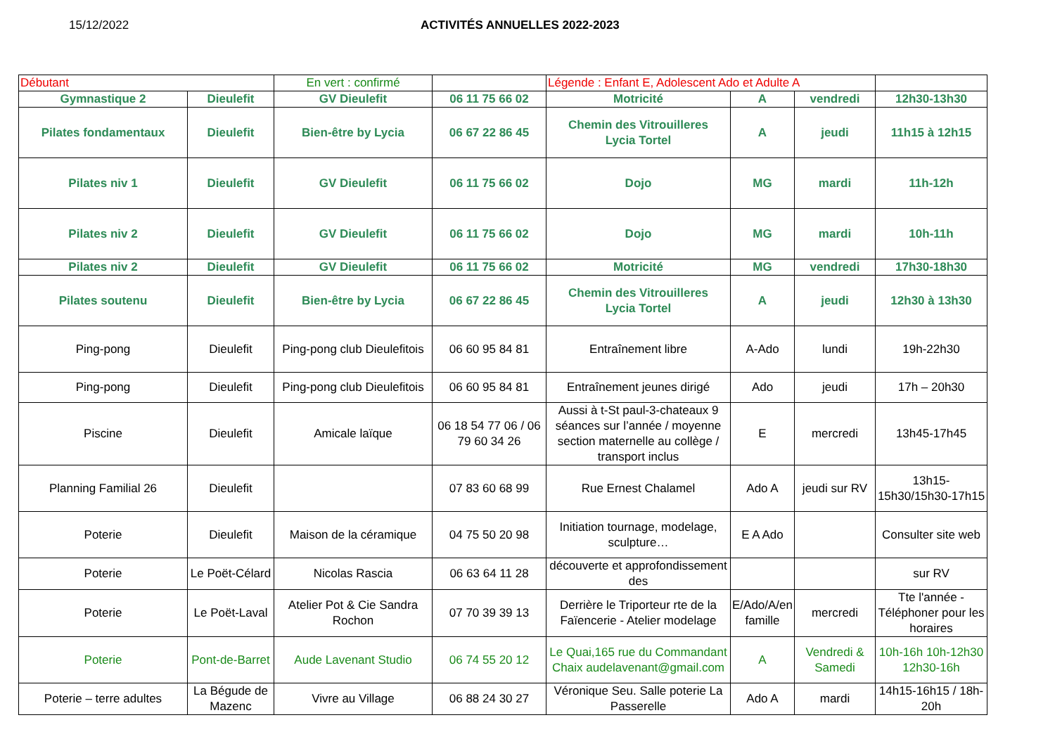15/12/2022 ACTIVITÉS ANNUELLES 2022-2023
| Débutant | | En vert : confirmé | | Légende : Enfant E, Adolescent Ado et Adulte A | | | |
| Gymnastique 2 | Dieulefit | GV Dieulefit | 06 11 75 66 02 | Motricité | A | vendredi | 12h30-13h30 |
| Pilates fondamentaux | Dieulefit | Bien-être by Lycia | 06 67 22 86 45 | Chemin des Vitrouilleres Lycia Tortel | A | jeudi | 11h15 à 12h15 |
| Pilates niv 1 | Dieulefit | GV Dieulefit | 06 11 75 66 02 | Dojo | MG | mardi | 11h-12h |
| Pilates niv 2 | Dieulefit | GV Dieulefit | 06 11 75 66 02 | Dojo | MG | mardi | 10h-11h |
| Pilates niv 2 | Dieulefit | GV Dieulefit | 06 11 75 66 02 | Motricité | MG | vendredi | 17h30-18h30 |
| Pilates soutenu | Dieulefit | Bien-être by Lycia | 06 67 22 86 45 | Chemin des Vitrouilleres Lycia Tortel | A | jeudi | 12h30 à 13h30 |
| Ping-pong | Dieulefit | Ping-pong club Dieulefitois | 06 60 95 84 81 | Entraînement libre | A-Ado | lundi | 19h-22h30 |
| Ping-pong | Dieulefit | Ping-pong club Dieulefitois | 06 60 95 84 81 | Entraînement jeunes dirigé | Ado | jeudi | 17h – 20h30 |
| Piscine | Dieulefit | Amicale laïque | 06 18 54 77 06 / 06 79 60 34 26 | Aussi à t-St paul-3-chateaux 9 séances sur l’année / moyenne section maternelle au collège / transport inclus | E | mercredi | 13h45-17h45 |
| Planning Familial 26 | Dieulefit | | 07 83 60 68 99 | Rue Ernest Chalamel | Ado A | jeudi sur RV | 13h15-15h30/15h30-17h15 |
| Poterie | Dieulefit | Maison de la céramique | 04 75 50 20 98 | Initiation tournage, modelage, sculpture… | E A Ado | | Consulter site web |
| Poterie | Le Poët-Célard | Nicolas Rascia | 06 63 64 11 28 | découverte et approfondissement des | | | sur RV |
| Poterie | Le Poët-Laval | Atelier Pot & Cie Sandra Rochon | 07 70 39 39 13 | Derrière le Triporteur rte de la Faïencerie - Atelier modelage | E/Ado/A/en famille | mercredi | Tte l'année - Téléphoner pour les horaires |
| Poterie | Pont-de-Barret | Aude Lavenant Studio | 06 74 55 20 12 | Le Quai,165 rue du Commandant Chaix audelavenant@gmail.com | A | Vendredi & Samedi | 10h-16h 10h-12h30 12h30-16h |
| Poterie – terre adultes | La Bégude de Mazenc | Vivre au Village | 06 88 24 30 27 | Véronique Seu. Salle poterie La Passerelle | Ado A | mardi | 14h15-16h15 / 18h-20h |